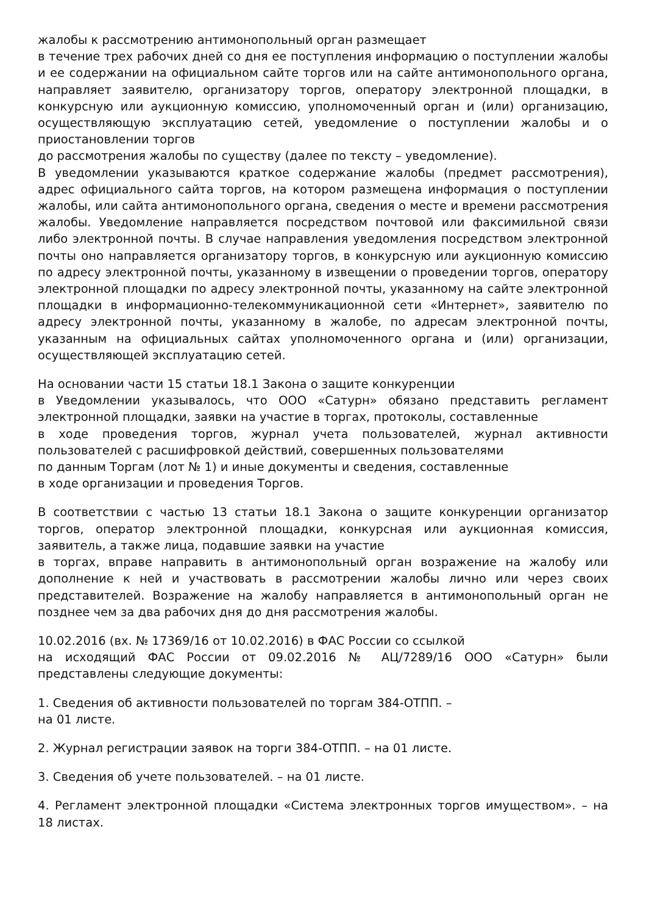жалобы к рассмотрению антимонопольный орган размещает
в течение трех рабочих дней со дня ее поступления информацию о поступлении жалобы и ее содержании на официальном сайте торгов или на сайте антимонопольного органа, направляет заявителю, организатору торгов, оператору электронной площадки, в конкурсную или аукционную комиссию, уполномоченный орган и (или) организацию, осуществляющую эксплуатацию сетей, уведомление о поступлении жалобы и о приостановлении торгов
до рассмотрения жалобы по существу (далее по тексту – уведомление).
В уведомлении указываются краткое содержание жалобы (предмет рассмотрения), адрес официального сайта торгов, на котором размещена информация о поступлении жалобы, или сайта антимонопольного органа, сведения о месте и времени рассмотрения жалобы. Уведомление направляется посредством почтовой или факсимильной связи либо электронной почты. В случае направления уведомления посредством электронной почты оно направляется организатору торгов, в конкурсную или аукционную комиссию по адресу электронной почты, указанному в извещении о проведении торгов, оператору электронной площадки по адресу электронной почты, указанному на сайте электронной площадки в информационно-телекоммуникационной сети «Интернет», заявителю по адресу электронной почты, указанному в жалобе, по адресам электронной почты, указанным на официальных сайтах уполномоченного органа и (или) организации, осуществляющей эксплуатацию сетей.
На основании части 15 статьи 18.1 Закона о защите конкуренции
в Уведомлении указывалось, что ООО «Сатурн» обязано представить регламент электронной площадки, заявки на участие в торгах, протоколы, составленные
в ходе проведения торгов, журнал учета пользователей, журнал активности пользователей с расшифровкой действий, совершенных пользователями
по данным Торгам (лот № 1) и иные документы и сведения, составленные
в ходе организации и проведения Торгов.
В соответствии с частью 13 статьи 18.1 Закона о защите конкуренции организатор торгов, оператор электронной площадки, конкурсная или аукционная комиссия, заявитель, а также лица, подавшие заявки на участие
в торгах, вправе направить в антимонопольный орган возражение на жалобу или дополнение к ней и участвовать в рассмотрении жалобы лично или через своих представителей. Возражение на жалобу направляется в антимонопольный орган не позднее чем за два рабочих дня до дня рассмотрения жалобы.
10.02.2016 (вх. № 17369/16 от 10.02.2016) в ФАС России со ссылкой
на исходящий ФАС России от 09.02.2016 № АЦ/7289/16 ООО «Сатурн» были представлены следующие документы:
1. Сведения об активности пользователей по торгам 384-ОТПП. –
на 01 листе.
2. Журнал регистрации заявок на торги 384-ОТПП. – на 01 листе.
3. Сведения об учете пользователей. – на 01 листе.
4. Регламент электронной площадки «Система электронных торгов имуществом». – на 18 листах.